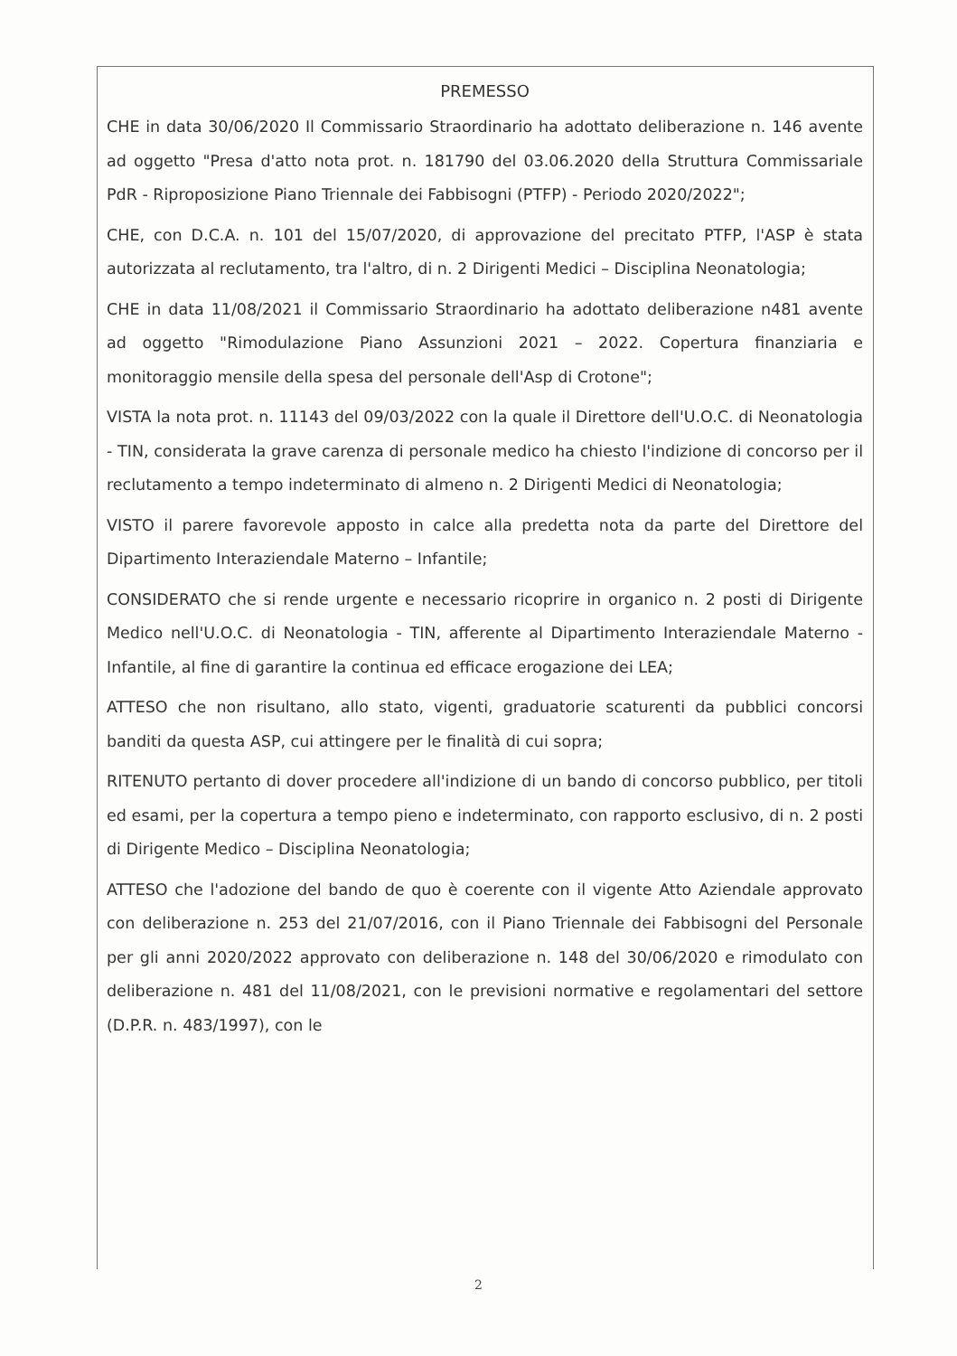PREMESSO
CHE in data 30/06/2020 Il Commissario Straordinario ha adottato deliberazione n. 146 avente ad oggetto "Presa d'atto nota prot. n. 181790 del 03.06.2020 della Struttura Commissariale PdR - Riproposizione Piano Triennale dei Fabbisogni (PTFP) - Periodo 2020/2022";
CHE, con D.C.A. n. 101 del 15/07/2020, di approvazione del precitato PTFP, l'ASP è stata autorizzata al reclutamento, tra l'altro, di n. 2 Dirigenti Medici – Disciplina Neonatologia;
CHE in data 11/08/2021 il Commissario Straordinario ha adottato deliberazione n481 avente ad oggetto "Rimodulazione Piano Assunzioni 2021 – 2022. Copertura finanziaria e monitoraggio mensile della spesa del personale dell'Asp di Crotone";
VISTA la nota prot. n. 11143 del 09/03/2022 con la quale il Direttore dell'U.O.C. di Neonatologia - TIN, considerata la grave carenza di personale medico ha chiesto l'indizione di concorso per il reclutamento a tempo indeterminato di almeno n. 2 Dirigenti Medici di Neonatologia;
VISTO il parere favorevole apposto in calce alla predetta nota da parte del Direttore del Dipartimento Interaziendale Materno – Infantile;
CONSIDERATO che si rende urgente e necessario ricoprire in organico n. 2 posti di Dirigente Medico nell'U.O.C. di Neonatologia - TIN, afferente al Dipartimento Interaziendale Materno - Infantile, al fine di garantire la continua ed efficace erogazione dei LEA;
ATTESO che non risultano, allo stato, vigenti, graduatorie scaturenti da pubblici concorsi banditi da questa ASP, cui attingere per le finalità di cui sopra;
RITENUTO pertanto di dover procedere all'indizione di un bando di concorso pubblico, per titoli ed esami, per la copertura a tempo pieno e indeterminato, con rapporto esclusivo, di n. 2 posti di Dirigente Medico – Disciplina Neonatologia;
ATTESO che l'adozione del bando de quo è coerente con il vigente Atto Aziendale approvato con deliberazione n. 253 del 21/07/2016, con il Piano Triennale dei Fabbisogni del Personale per gli anni 2020/2022 approvato con deliberazione n. 148 del 30/06/2020 e rimodulato con deliberazione n. 481 del 11/08/2021, con le previsioni normative e regolamentari del settore (D.P.R. n. 483/1997), con le
2